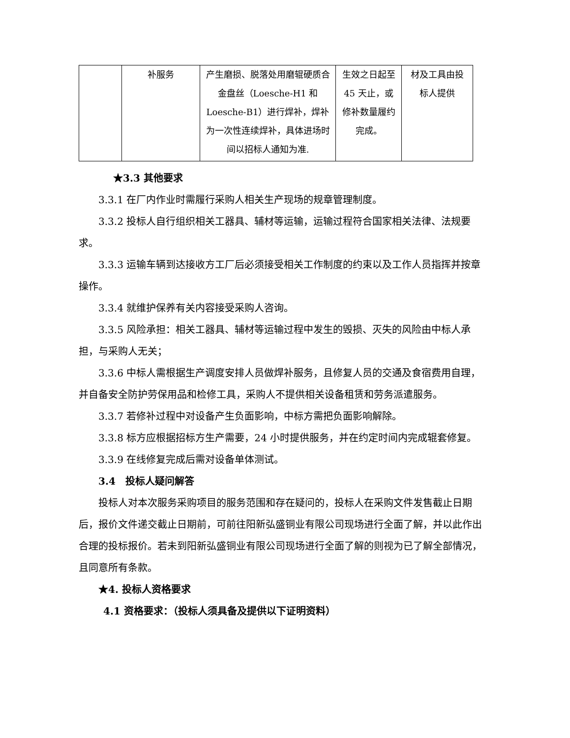| | 补服务 | 产生磨损、脱落处用磨辊硬质合金盘丝（Loesche-H1 和 Loesche-B1）进行焊补，焊补为一次性连续焊补，具体进场时间以招标人通知为准. | 生效之日起至 45 天止，或修补数量履约完成。 | 材及工具由投标人提供 |
★3.3 其他要求
3.3.1 在厂内作业时需履行采购人相关生产现场的规章管理制度。
3.3.2 投标人自行组织相关工器具、辅材等运输，运输过程符合国家相关法律、法规要求。
3.3.3 运输车辆到达接收方工厂后必须接受相关工作制度的约束以及工作人员指挥并按章操作。
3.3.4 就维护保养有关内容接受采购人咨询。
3.3.5 风险承担：相关工器具、辅材等运输过程中发生的毁损、灭失的风险由中标人承担，与采购人无关；
3.3.6 中标人需根据生产调度安排人员做焊补服务，且修复人员的交通及食宿费用自理，并自备安全防护劳保用品和检修工具，采购人不提供相关设备租赁和劳务派遣服务。
3.3.7 若修补过程中对设备产生负面影响，中标方需把负面影响解除。
3.3.8 标方应根据招标方生产需要，24 小时提供服务，并在约定时间内完成辊套修复。
3.3.9 在线修复完成后需对设备单体测试。
3.4　投标人疑问解答
投标人对本次服务采购项目的服务范围和存在疑问的，投标人在采购文件发售截止日期后，报价文件递交截止日期前，可前往阳新弘盛铜业有限公司现场进行全面了解，并以此作出合理的投标报价。若未到阳新弘盛铜业有限公司现场进行全面了解的则视为已了解全部情况，且同意所有条款。
★4. 投标人资格要求
4.1 资格要求：（投标人须具备及提供以下证明资料）